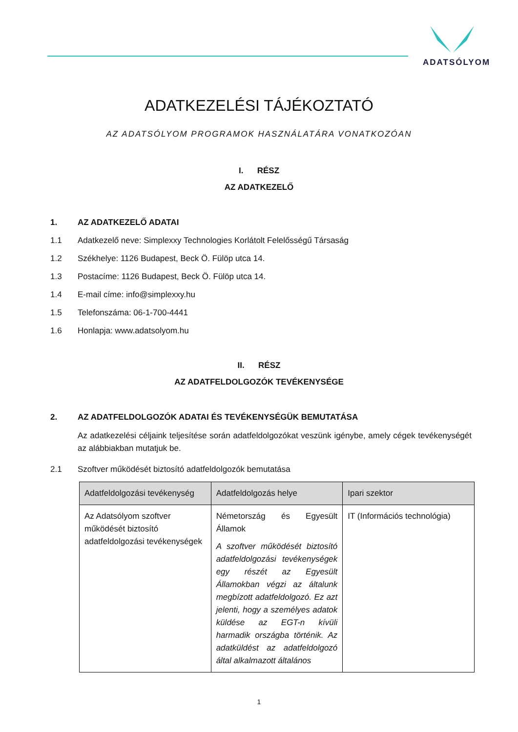ADATSÓLYOM
ADATKEZELÉSI TÁJÉKOZTATÓ
AZ ADATSÓLYOM PROGRAMOK HASZNÁLATÁRA VONATKOZÓAN
I. RÉSZ
AZ ADATKEZELŐ
1. AZ ADATKEZELŐ ADATAI
1.1 Adatkezelő neve: Simplexxy Technologies Korlátolt Felelősségű Társaság
1.2 Székhelye: 1126 Budapest, Beck Ö. Fülöp utca 14.
1.3 Postacíme: 1126 Budapest, Beck Ö. Fülöp utca 14.
1.4 E-mail címe: info@simplexxy.hu
1.5 Telefonszáma: 06-1-700-4441
1.6 Honlapja: www.adatsolyom.hu
II. RÉSZ
AZ ADATFELDOLGOZÓK TEVÉKENYSÉGE
2. AZ ADATFELDOLGOZÓK ADATAI ÉS TEVÉKENYSÉGÜK BEMUTATÁSA
Az adatkezelési céljaink teljesítése során adatfeldolgozókat veszünk igénybe, amely cégek tevékenységét az alábbiakban mutatjuk be.
2.1 Szoftver működését biztosító adatfeldolgozók bemutatása
| Adatfeldolgozási tevékenység | Adatfeldolgozás helye | Ipari szektor |
| --- | --- | --- |
| Az Adatsólyom szoftver működését biztosító adatfeldolgozási tevékenységek | Németország és Egyesült Államok A szoftver működését biztosító adatfeldolgozási tevékenységek egy részét az Egyesült Államokban végzi az általunk megbízott adatfeldolgozó. Ez azt jelenti, hogy a személyes adatok küldése az EGT-n kívüli harmadik országba történik. Az adatküldést az adatfeldolgozó által alkalmazott általános | IT (Információs technológia) |
1